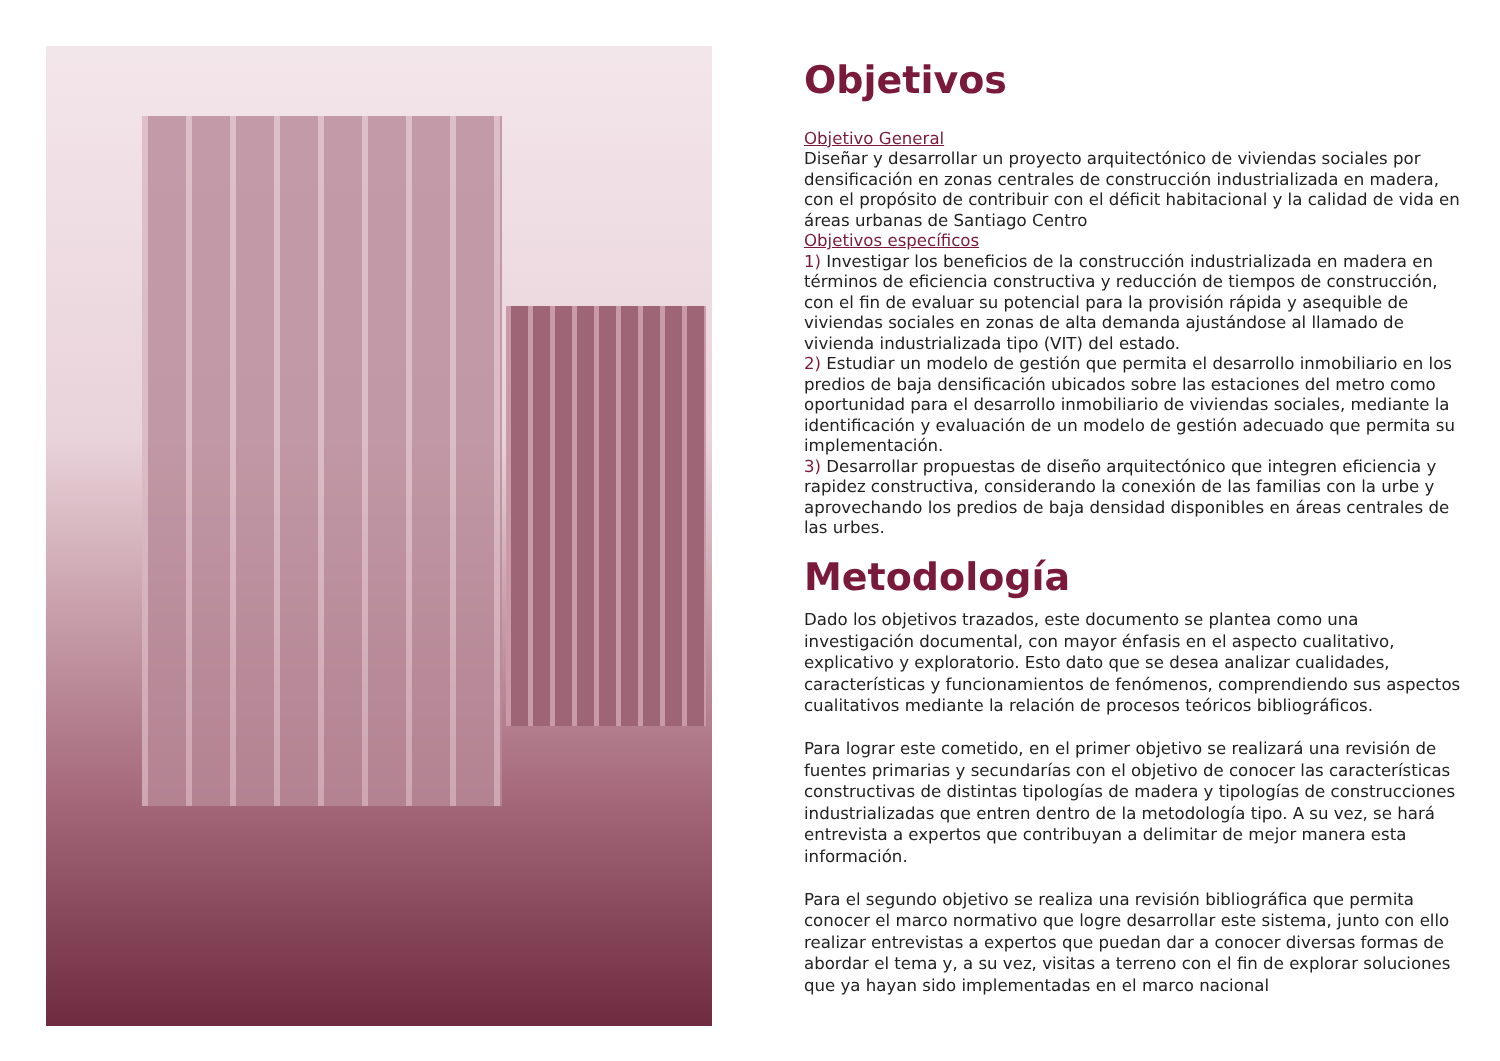Objetivos
Objetivo General
Diseñar y desarrollar un proyecto arquitectónico de viviendas sociales por densificación en zonas centrales de construcción industrializada en madera, con el propósito de contribuir con el déficit habitacional y la calidad de vida en áreas urbanas de Santiago Centro
Objetivos específicos
1) Investigar los beneficios de la construcción industrializada en madera en términos de eficiencia constructiva y reducción de tiempos de construcción, con el fin de evaluar su potencial para la provisión rápida y asequible de viviendas sociales en zonas de alta demanda ajustándose al llamado de vivienda industrializada tipo (VIT) del estado.
2) Estudiar un modelo de gestión que permita el desarrollo inmobiliario en los predios de baja densificación ubicados sobre las estaciones del metro como oportunidad para el desarrollo inmobiliario de viviendas sociales, mediante la identificación y evaluación de un modelo de gestión adecuado que permita su implementación.
3) Desarrollar propuestas de diseño arquitectónico que integren eficiencia y rapidez constructiva, considerando la conexión de las familias con la urbe y aprovechando los predios de baja densidad disponibles en áreas centrales de las urbes.
Metodología
Dado los objetivos trazados, este documento se plantea como una investigación documental, con mayor énfasis en el aspecto cualitativo, explicativo y exploratorio. Esto dato que se desea analizar cualidades, características y funcionamientos de fenómenos, comprendiendo sus aspectos cualitativos mediante la relación de procesos teóricos bibliográficos.
Para lograr este cometido, en el primer objetivo se realizará una revisión de fuentes primarias y secundarías con el objetivo de conocer las características constructivas de distintas tipologías de madera y tipologías de construcciones industrializadas que entren dentro de la metodología tipo. A su vez, se hará entrevista a expertos que contribuyan a delimitar de mejor manera esta información.
Para el segundo objetivo se realiza una revisión bibliográfica que permita conocer el marco normativo que logre desarrollar este sistema, junto con ello realizar entrevistas a expertos que puedan dar a conocer diversas formas de abordar el tema y, a su vez, visitas a terreno con el fin de explorar soluciones que ya hayan sido implementadas en el marco nacional